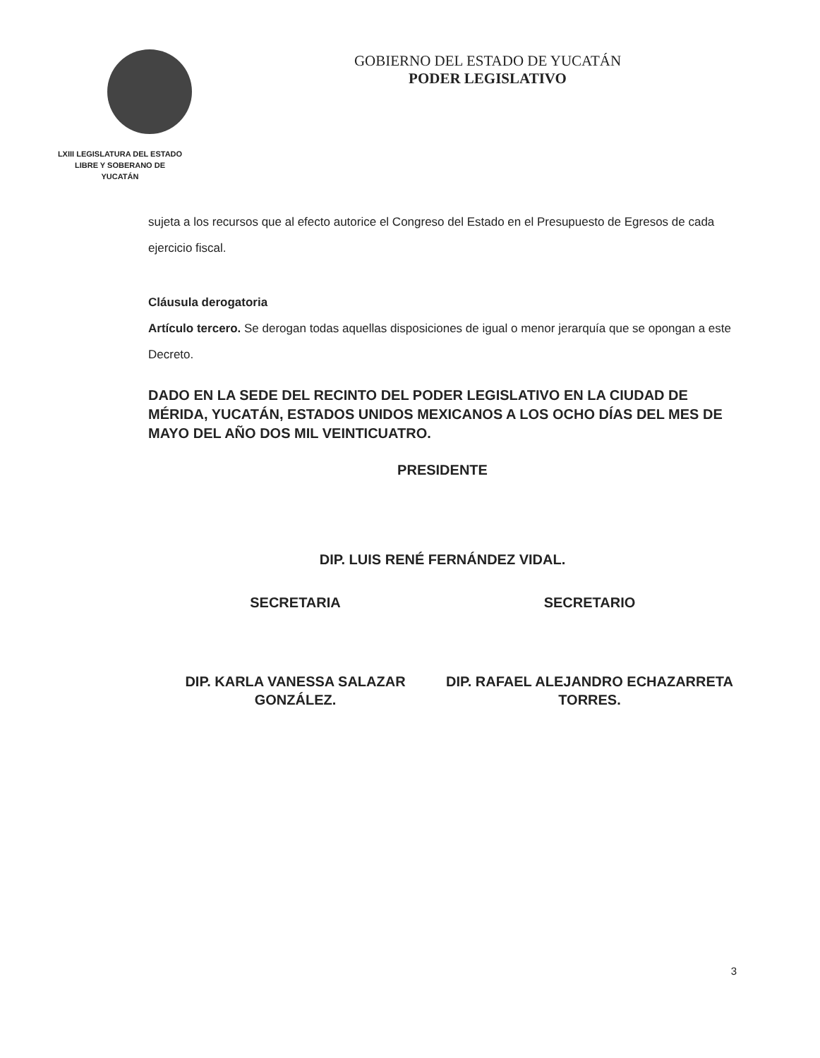LXIII LEGISLATURA DEL ESTADO
LIBRE Y SOBERANO DE
YUCATÁN
GOBIERNO DEL ESTADO DE YUCATÁN
PODER LEGISLATIVO
sujeta a los recursos que al efecto autorice el Congreso del Estado en el Presupuesto de Egresos de cada ejercicio fiscal.
Cláusula derogatoria
Artículo tercero. Se derogan todas aquellas disposiciones de igual o menor jerarquía que se opongan a este Decreto.
DADO EN LA SEDE DEL RECINTO DEL PODER LEGISLATIVO EN LA CIUDAD DE MÉRIDA, YUCATÁN, ESTADOS UNIDOS MEXICANOS A LOS OCHO DÍAS DEL MES DE MAYO DEL AÑO DOS MIL VEINTICUATRO.
PRESIDENTE
DIP. LUIS RENÉ FERNÁNDEZ VIDAL.
SECRETARIA SECRETARIO
DIP. KARLA VANESSA SALAZAR GONZÁLEZ.
DIP. RAFAEL ALEJANDRO ECHAZARRETA TORRES.
3